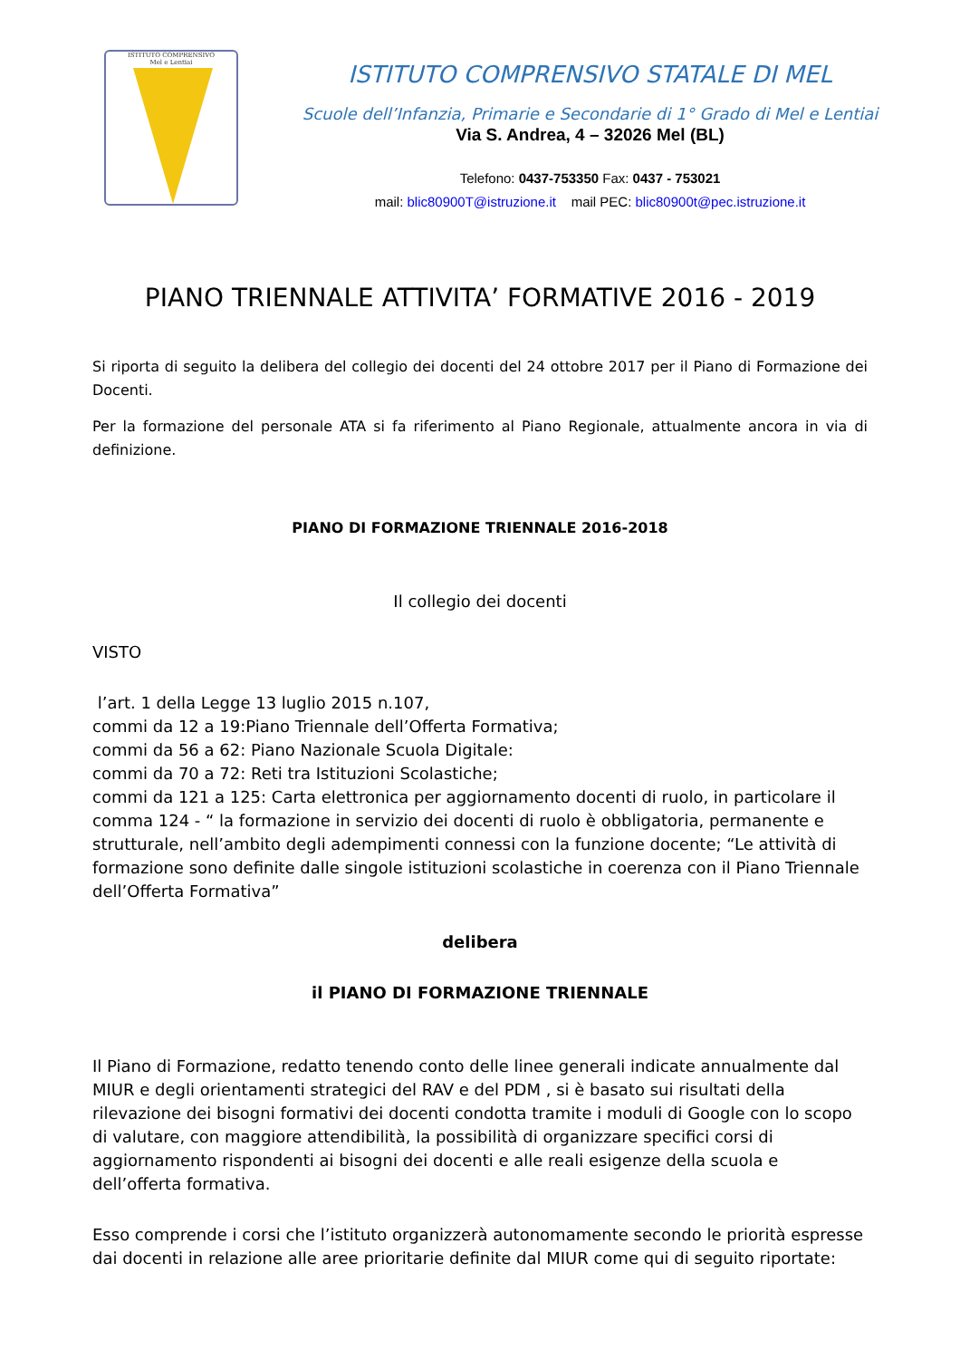ISTITUTO COMPRENSIVO
Mel e Lentiai
ISTITUTO COMPRENSIVO STATALE DI MEL
Scuole dell’Infanzia, Primarie e Secondarie di 1° Grado di Mel e Lentiai
Via S. Andrea, 4 – 32026 Mel (BL)
Telefono: 0437-753350 Fax: 0437 - 753021
mail: blic80900T@istruzione.it mail PEC: blic80900t@pec.istruzione.it
PIANO TRIENNALE ATTIVITA’ FORMATIVE 2016 - 2019
Si riporta di seguito la delibera del collegio dei docenti del 24 ottobre 2017 per il Piano di Formazione dei Docenti.
Per la formazione del personale ATA si fa riferimento al Piano Regionale, attualmente ancora in via di definizione.
PIANO DI FORMAZIONE TRIENNALE 2016-2018
Il collegio dei docenti
VISTO
l’art. 1 della Legge 13 luglio 2015 n.107,
commi da 12 a 19:Piano Triennale dell’Offerta Formativa;
commi da 56 a 62: Piano Nazionale Scuola Digitale:
commi da 70 a 72: Reti tra Istituzioni Scolastiche;
commi da 121 a 125: Carta elettronica per aggiornamento docenti di ruolo, in particolare il comma 124 - “ la formazione in servizio dei docenti di ruolo è obbligatoria, permanente e strutturale, nell’ambito degli adempimenti connessi con la funzione docente; “Le attività di formazione sono definite dalle singole istituzioni scolastiche in coerenza con il Piano Triennale dell’Offerta Formativa”
delibera
il PIANO DI FORMAZIONE TRIENNALE
Il Piano di Formazione, redatto tenendo conto delle linee generali indicate annualmente dal MIUR e degli orientamenti strategici del RAV e del PDM , si è basato sui risultati della rilevazione dei bisogni formativi dei docenti condotta tramite i moduli di Google con lo scopo di valutare, con maggiore attendibilità, la possibilità di organizzare specifici corsi di aggiornamento rispondenti ai bisogni dei docenti e alle reali esigenze della scuola e dell’offerta formativa.
Esso comprende i corsi che l’istituto organizzerà autonomamente secondo le priorità espresse dai docenti in relazione alle aree prioritarie definite dal MIUR come qui di seguito riportate: